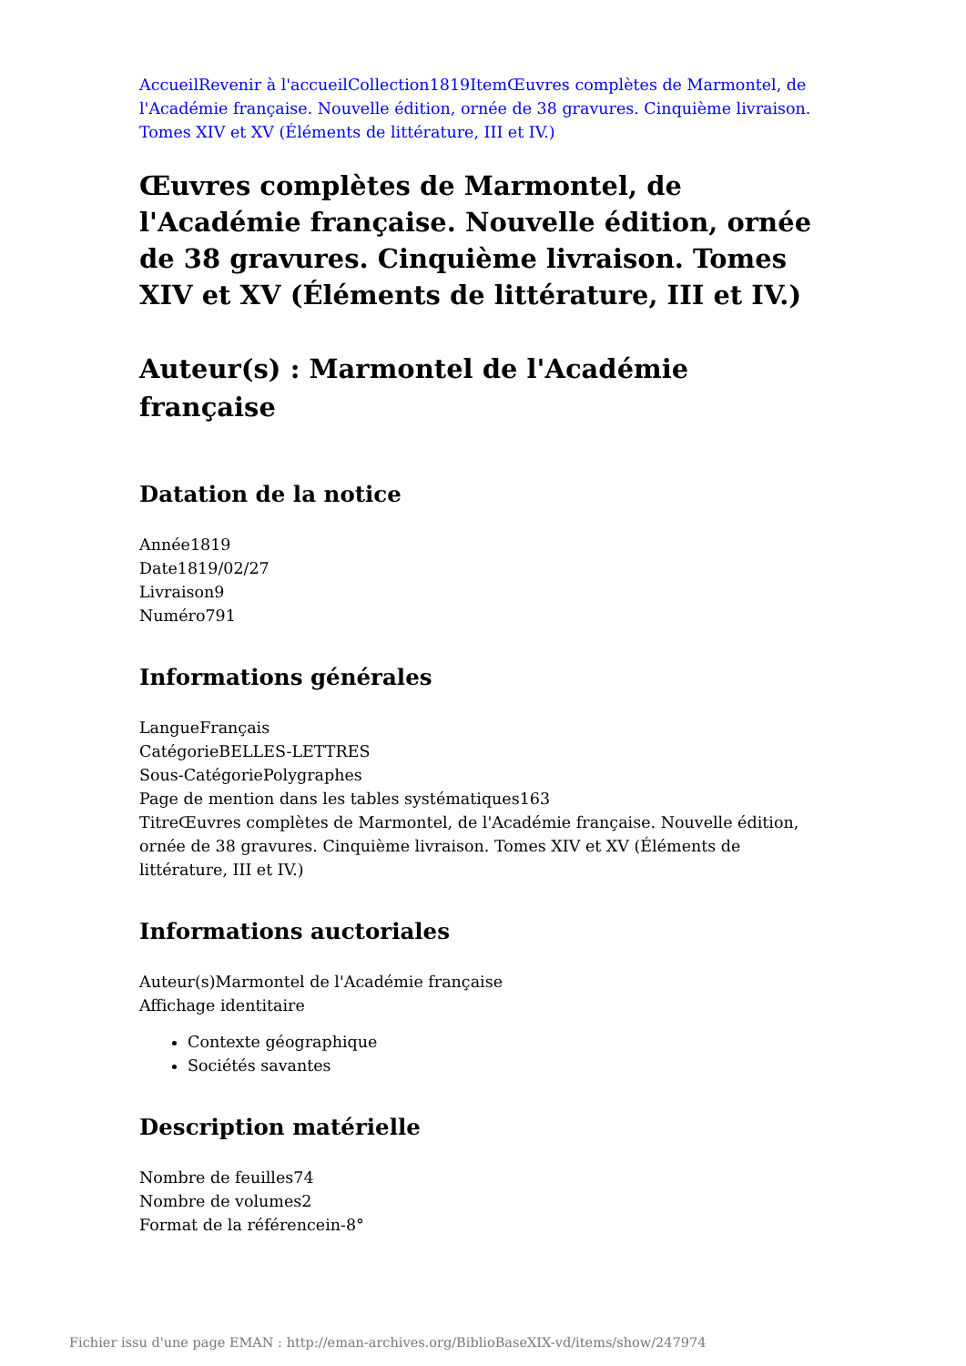Accueil Revenir à l'accueil Collection 1819 Item Œuvres complètes de Marmontel, de l'Académie française. Nouvelle édition, ornée de 38 gravures. Cinquième livraison. Tomes XIV et XV (Éléments de littérature, III et IV.)
Œuvres complètes de Marmontel, de l'Académie française. Nouvelle édition, ornée de 38 gravures. Cinquième livraison. Tomes XIV et XV (Éléments de littérature, III et IV.)
Auteur(s) : Marmontel de l'Académie française
Datation de la notice
Année1819
Date1819/02/27
Livraison9
Numéro791
Informations générales
LangueFrançais
CatégorieBELLES-LETTRES
Sous-CatégoriePolygraphes
Page de mention dans les tables systématiques163
TitreŒuvres complètes de Marmontel, de l'Académie française. Nouvelle édition, ornée de 38 gravures. Cinquième livraison. Tomes XIV et XV (Éléments de littérature, III et IV.)
Informations auctoriales
Auteur(s)Marmontel de l'Académie française
Affichage identitaire
Contexte géographique
Sociétés savantes
Description matérielle
Nombre de feuilles74
Nombre de volumes2
Format de la référencein-8°
Fichier issu d'une page EMAN : http://eman-archives.org/BiblioBaseXIX-vd/items/show/247974